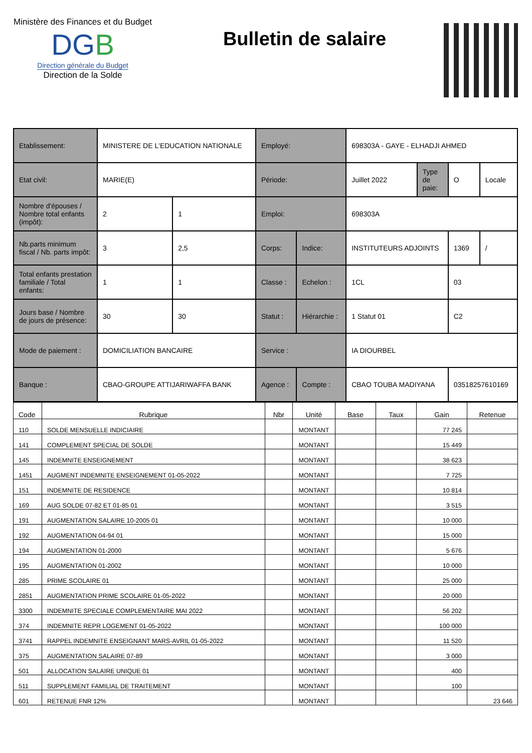Ministère des Finances et du Budget
DGB
Direction générale du Budget
Direction de la Solde
Bulletin de salaire
| Etablissement: | MINISTERE DE L'EDUCATION NATIONALE | | Employé: | | 698303A - GAYE - ELHADJI AHMED | | | |
| Etat civil: | MARIE(E) | | Période: | | Juillet 2022 | Type de paie: | O | Locale |
| Nombre d'épouses / Nombre total enfants (impôt): | 2 | 1 | Emploi: | | 698303A | | | |
| Nb.parts minimum fiscal / Nb. parts impôt: | 3 | 2,5 | Corps: | Indice: | INSTITUTEURS ADJOINTS | | 1369 | / |
| Total enfants prestation familiale / Total enfants: | 1 | 1 | Classe : | Echelon : | 1CL | | 03 | |
| Jours base / Nombre de jours de présence: | 30 | 30 | Statut : | Hiérarchie : | 1 Statut 01 | | C2 | |
| Mode de paiement : | DOMICILIATION BANCAIRE | | Service : | | IA DIOURBEL | | | |
| Banque : | CBAO-GROUPE ATTIJARIWAFFA BANK | | Agence : | Compte : | CBAO TOUBA MADIYANA | | 03518257610169 | |
| Code | Rubrique | Nbr | Unité | Base | Taux | Gain | Retenue |
| --- | --- | --- | --- | --- | --- | --- | --- |
| 110 | SOLDE MENSUELLE INDICIAIRE | | MONTANT | | | 77 245 | |
| 141 | COMPLEMENT SPECIAL DE SOLDE | | MONTANT | | | 15 449 | |
| 145 | INDEMNITE ENSEIGNEMENT | | MONTANT | | | 38 623 | |
| 1451 | AUGMENT INDEMNITE ENSEIGNEMENT 01-05-2022 | | MONTANT | | | 7 725 | |
| 151 | INDEMNITE DE RESIDENCE | | MONTANT | | | 10 814 | |
| 169 | AUG SOLDE 07-82 ET 01-85 01 | | MONTANT | | | 3 515 | |
| 191 | AUGMENTATION SALAIRE 10-2005 01 | | MONTANT | | | 10 000 | |
| 192 | AUGMENTATION 04-94 01 | | MONTANT | | | 15 000 | |
| 194 | AUGMENTATION 01-2000 | | MONTANT | | | 5 676 | |
| 195 | AUGMENTATION 01-2002 | | MONTANT | | | 10 000 | |
| 285 | PRIME SCOLAIRE 01 | | MONTANT | | | 25 000 | |
| 2851 | AUGMENTATION PRIME SCOLAIRE 01-05-2022 | | MONTANT | | | 20 000 | |
| 3300 | INDEMNITE SPECIALE COMPLEMENTAIRE MAI 2022 | | MONTANT | | | 56 202 | |
| 374 | INDEMNITE REPR LOGEMENT 01-05-2022 | | MONTANT | | | 100 000 | |
| 3741 | RAPPEL INDEMNITE ENSEIGNANT MARS-AVRIL 01-05-2022 | | MONTANT | | | 11 520 | |
| 375 | AUGMENTATION SALAIRE 07-89 | | MONTANT | | | 3 000 | |
| 501 | ALLOCATION SALAIRE UNIQUE 01 | | MONTANT | | | 400 | |
| 511 | SUPPLEMENT FAMILIAL DE TRAITEMENT | | MONTANT | | | 100 | |
| 601 | RETENUE FNR 12% | | MONTANT | | | | 23 646 |